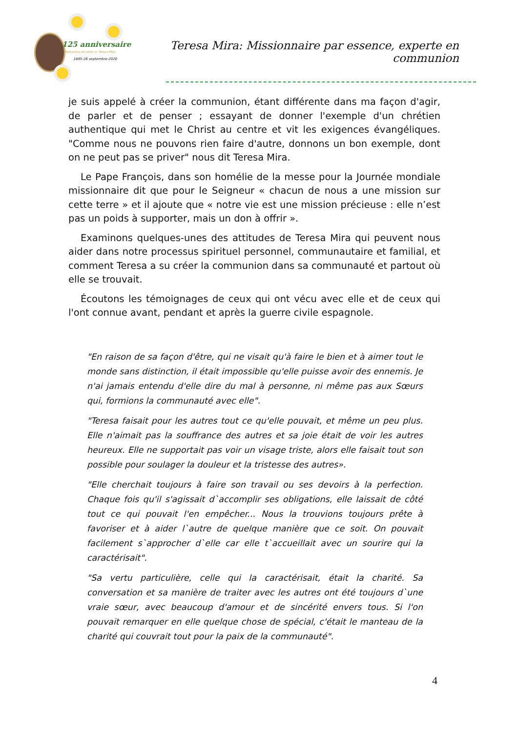125 anniversaire
Naissance de notre sr. Teresa Mira
1895-26 septembre-2020
Teresa Mira: Missionnaire par essence, experte en communion
je suis appelé à créer la communion, étant différente dans ma façon d'agir, de parler et de penser ; essayant de donner l'exemple d'un chrétien authentique qui met le Christ au centre et vit les exigences évangéliques. "Comme nous ne pouvons rien faire d'autre, donnons un bon exemple, dont on ne peut pas se priver" nous dit Teresa Mira.
Le Pape François, dans son homélie de la messe pour la Journée mondiale missionnaire dit que pour le Seigneur « chacun de nous a une mission sur cette terre » et il ajoute que « notre vie est une mission précieuse : elle n’est pas un poids à supporter, mais un don à offrir ».
Examinons quelques-unes des attitudes de Teresa Mira qui peuvent nous aider dans notre processus spirituel personnel, communautaire et familial, et comment Teresa a su créer la communion dans sa communauté et partout où elle se trouvait.
Écoutons les témoignages de ceux qui ont vécu avec elle et de ceux qui l'ont connue avant, pendant et après la guerre civile espagnole.
"En raison de sa façon d'être, qui ne visait qu'à faire le bien et à aimer tout le monde sans distinction, il était impossible qu'elle puisse avoir des ennemis. Je n'ai jamais entendu d'elle dire du mal à personne, ni même pas aux Sœurs qui, formions la communauté avec elle".
"Teresa faisait pour les autres tout ce qu'elle pouvait, et même un peu plus. Elle n'aimait pas la souffrance des autres et sa joie était de voir les autres heureux. Elle ne supportait pas voir un visage triste, alors elle faisait tout son possible pour soulager la douleur et la tristesse des autres».
"Elle cherchait toujours à faire son travail ou ses devoirs à la perfection. Chaque fois qu'il s'agissait d`accomplir ses obligations, elle laissait de côté tout ce qui pouvait l'en empêcher... Nous la trouvions toujours prête à favoriser et à aider l`autre de quelque manière que ce soit. On pouvait facilement s`approcher d`elle car elle t`accueillait avec un sourire qui la caractérisait".
"Sa vertu particulière, celle qui la caractérisait, était la charité. Sa conversation et sa manière de traiter avec les autres ont été toujours d`une vraie sœur, avec beaucoup d'amour et de sincérité envers tous. Si l'on pouvait remarquer en elle quelque chose de spécial, c'était le manteau de la charité qui couvrait tout pour la paix de la communauté".
4